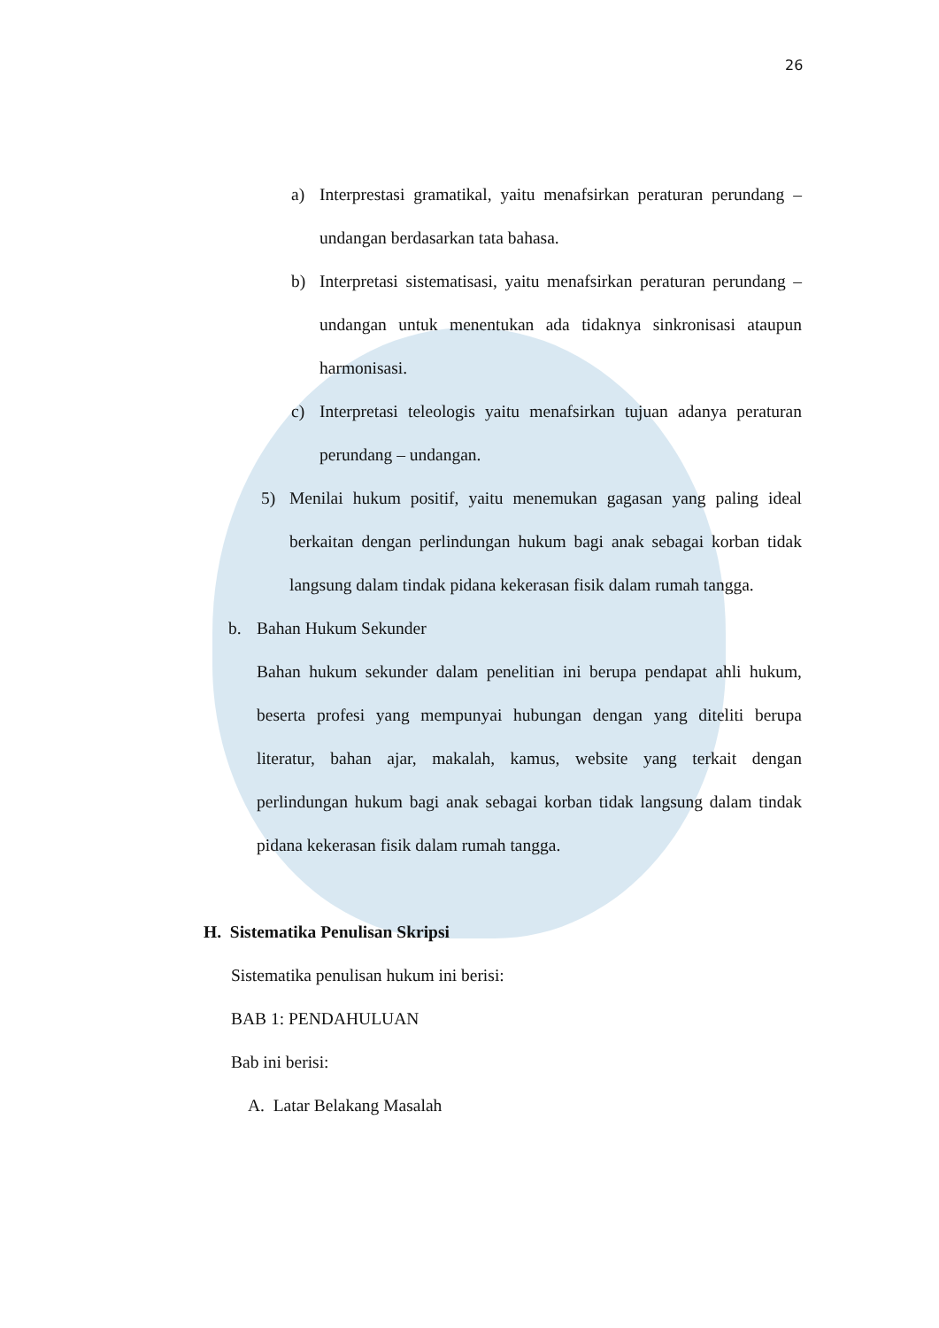26
a) Interprestasi gramatikal, yaitu menafsirkan peraturan perundang – undangan berdasarkan tata bahasa.
b) Interpretasi sistematisasi, yaitu menafsirkan peraturan perundang – undangan untuk menentukan ada tidaknya sinkronisasi ataupun harmonisasi.
c) Interpretasi teleologis yaitu menafsirkan tujuan adanya peraturan perundang – undangan.
5) Menilai hukum positif, yaitu menemukan gagasan yang paling ideal berkaitan dengan perlindungan hukum bagi anak sebagai korban tidak langsung dalam tindak pidana kekerasan fisik dalam rumah tangga.
b. Bahan Hukum Sekunder
Bahan hukum sekunder dalam penelitian ini berupa pendapat ahli hukum, beserta profesi yang mempunyai hubungan dengan yang diteliti berupa literatur, bahan ajar, makalah, kamus, website yang terkait dengan perlindungan hukum bagi anak sebagai korban tidak langsung dalam tindak pidana kekerasan fisik dalam rumah tangga.
H. Sistematika Penulisan Skripsi
Sistematika penulisan hukum ini berisi:
BAB 1: PENDAHULUAN
Bab ini berisi:
A. Latar Belakang Masalah